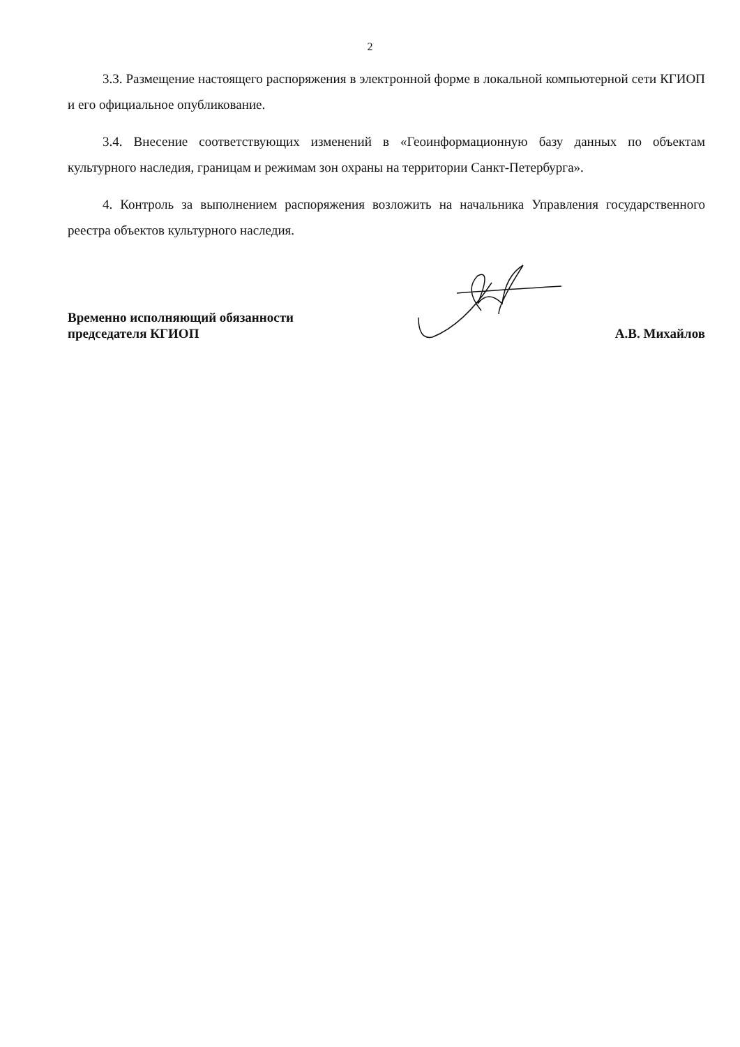2
3.3. Размещение настоящего распоряжения в электронной форме в локальной компьютерной сети КГИОП и его официальное опубликование.
3.4. Внесение соответствующих изменений в «Геоинформационную базу данных по объектам культурного наследия, границам и режимам зон охраны на территории Санкт-Петербурга».
4. Контроль за выполнением распоряжения возложить на начальника Управления государственного реестра объектов культурного наследия.
Временно исполняющий обязанности
председателя КГИОП
А.В. Михайлов